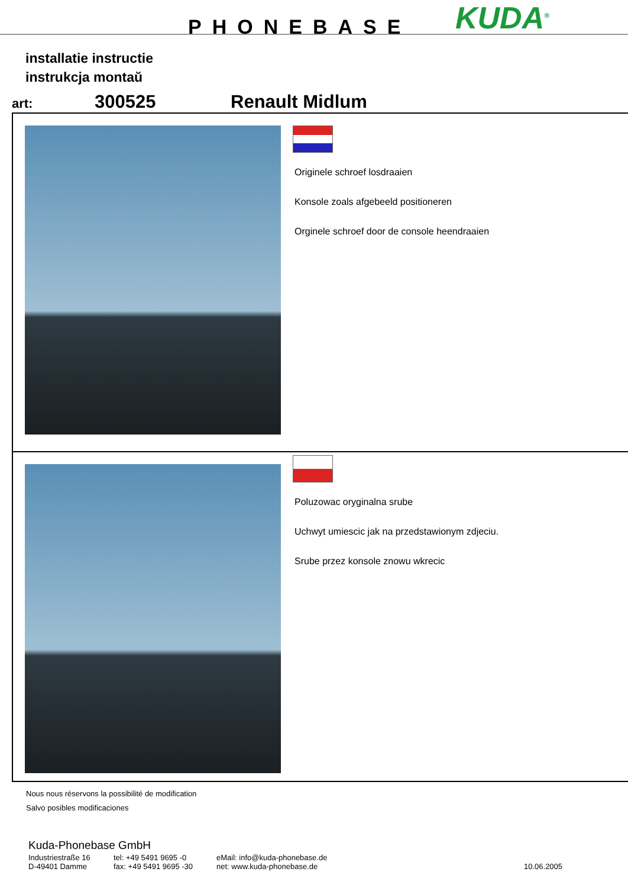PHONEBASE KUDA<sup>®</sup>
installatie instructie
instrukcja montaŭ
art:
300525 Renault Midlum
Originele schroef losdraaien
Konsole zoals afgebeeld positioneren
Orginele schroef door de console heendraaien
Poluzowac oryginalna srube
Uchwyt umiescic jak na przedstawionym zdjeciu.
Srube przez konsole znowu wkrecic
Nous nous réservons la possibilité de modification
Salvo posibles modificaciones
Kuda-Phonebase GmbH
Industriestraße 16
D-49401 Damme
tel: +49 5491 9695 -0
fax: +49 5491 9695 -30
eMail: info@kuda-phonebase.de
net: www.kuda-phonebase.de
10.06.2005